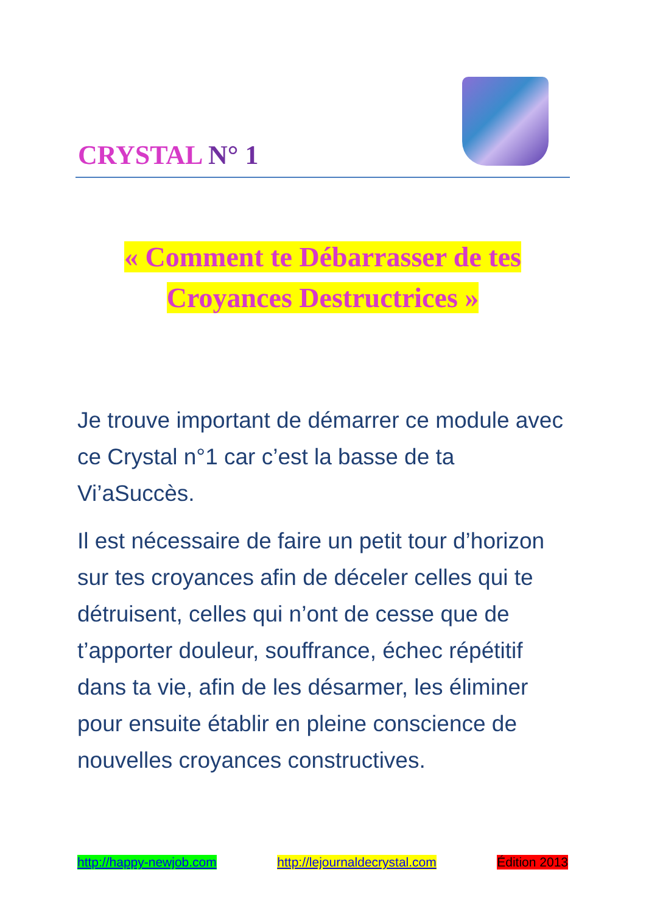CRYSTAL N° 1
« Comment te Débarrasser de tes
Croyances Destructrices »
Je trouve important de démarrer ce module avec ce Crystal n°1 car c’est la basse de ta Vi’aSuccès.
Il est nécessaire de faire un petit tour d’horizon sur tes croyances afin de déceler celles qui te détruisent, celles qui n’ont de cesse que de t’apporter douleur, souffrance, échec répétitif dans ta vie, afin de les désarmer, les éliminer pour ensuite établir en pleine conscience de nouvelles croyances constructives.
http://happy-newjob.com http://lejournaldecrystal.com Édition 2013